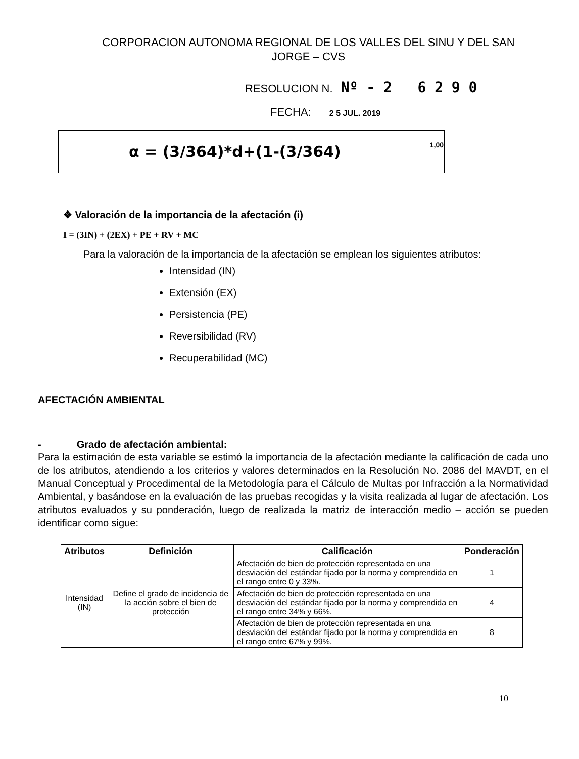CORPORACION AUTONOMA REGIONAL DE LOS VALLES DEL SINU Y DEL SAN
JORGE – CVS
RESOLUCION N. Nº - 2 6 2 9 0
FECHA: 2 5 JUL. 2019
| | α = (3/364)*d+(1-(3/364) | 1,00 |
❖ Valoración de la importancia de la afectación (i)
I = (3IN) + (2EX) + PE + RV + MC
Para la valoración de la importancia de la afectación se emplean los siguientes atributos:
Intensidad (IN)
Extensión (EX)
Persistencia (PE)
Reversibilidad (RV)
Recuperabilidad (MC)
AFECTACIÓN AMBIENTAL
- Grado de afectación ambiental:
Para la estimación de esta variable se estimó la importancia de la afectación mediante la calificación de cada uno de los atributos, atendiendo a los criterios y valores determinados en la Resolución No. 2086 del MAVDT, en el Manual Conceptual y Procedimental de la Metodología para el Cálculo de Multas por Infracción a la Normatividad Ambiental, y basándose en la evaluación de las pruebas recogidas y la visita realizada al lugar de afectación. Los atributos evaluados y su ponderación, luego de realizada la matriz de interacción medio – acción se pueden identificar como sigue:
| Atributos | Definición | Calificación | Ponderación |
| --- | --- | --- | --- |
| Intensidad (IN) | Define el grado de incidencia de la acción sobre el bien de protección | Afectación de bien de protección representada en una desviación del estándar fijado por la norma y comprendida en el rango entre 0 y 33%. | 1 |
| | | Afectación de bien de protección representada en una desviación del estándar fijado por la norma y comprendida en el rango entre 34% y 66%. | 4 |
| | | Afectación de bien de protección representada en una desviación del estándar fijado por la norma y comprendida en el rango entre 67% y 99%. | 8 |
10